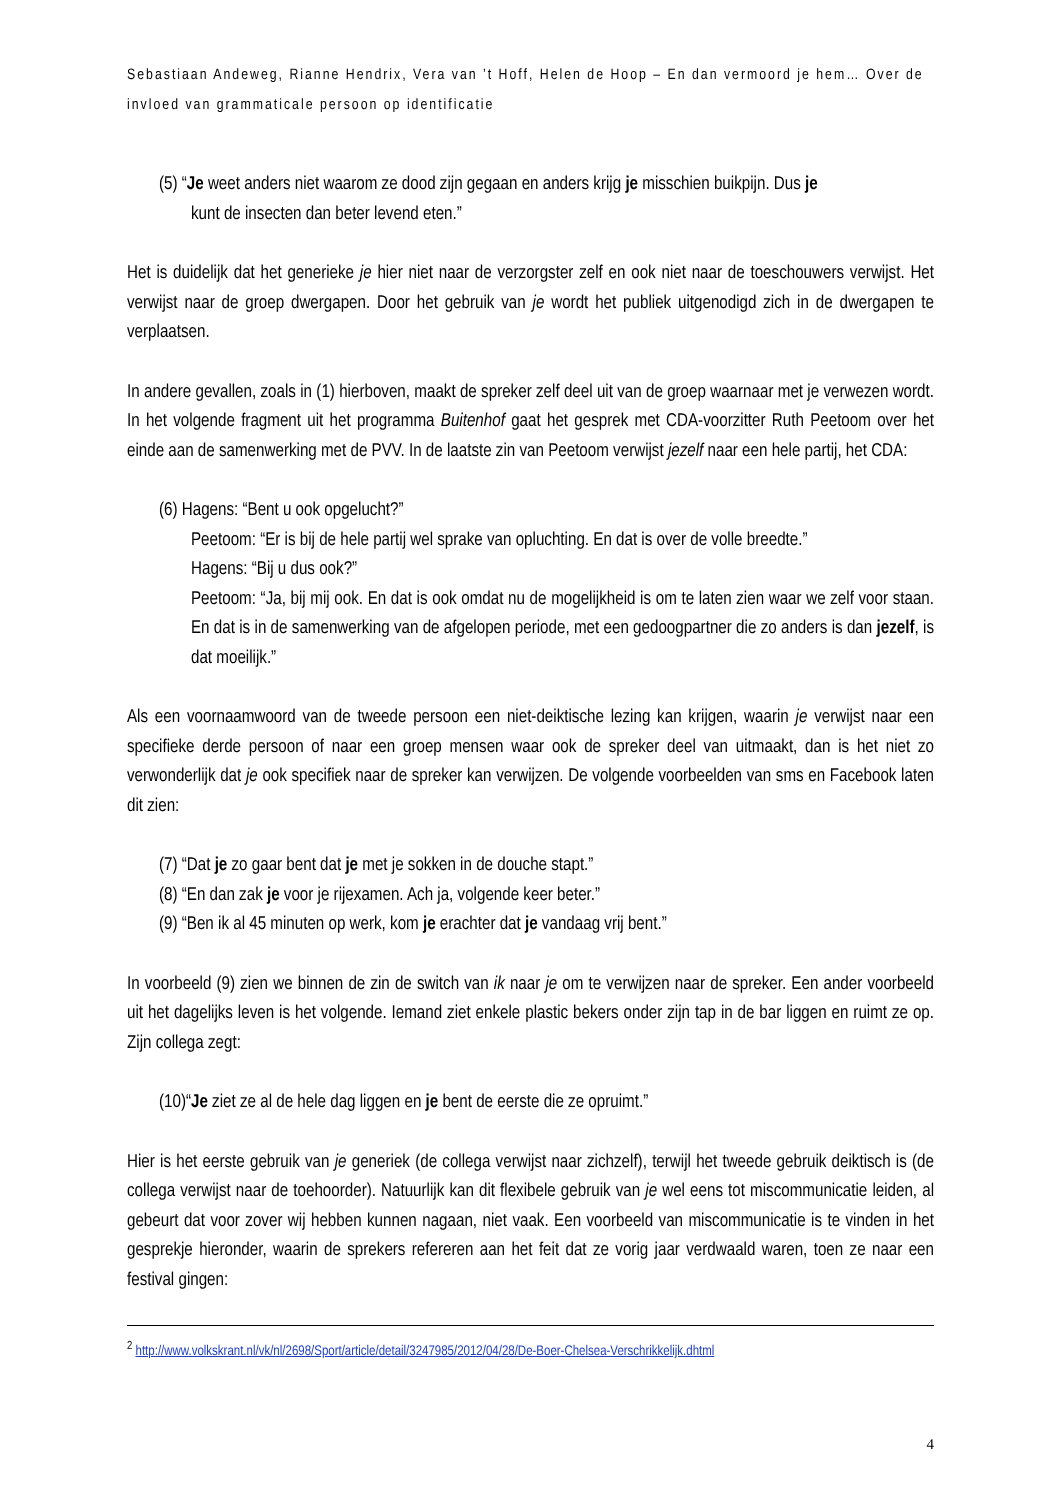Sebastiaan Andeweg, Rianne Hendrix, Vera van ’t Hoff, Helen de Hoop – En dan vermoord je hem… Over de invloed van grammaticale persoon op identificatie
(5) “Je weet anders niet waarom ze dood zijn gegaan en anders krijg je misschien buikpijn. Dus je
kunt de insecten dan beter levend eten.”
Het is duidelijk dat het generieke je hier niet naar de verzorgster zelf en ook niet naar de toeschouwers verwijst. Het verwijst naar de groep dwergapen. Door het gebruik van je wordt het publiek uitgenodigd zich in de dwergapen te verplaatsen.
In andere gevallen, zoals in (1) hierboven, maakt de spreker zelf deel uit van de groep waarnaar met je verwezen wordt. In het volgende fragment uit het programma Buitenhof gaat het gesprek met CDA-voorzitter Ruth Peetoom over het einde aan de samenwerking met de PVV. In de laatste zin van Peetoom verwijst jezelf naar een hele partij, het CDA:
(6) Hagens: “Bent u ook opgelucht?”
Peetoom: “Er is bij de hele partij wel sprake van opluchting. En dat is over de volle breedte.”
Hagens: “Bij u dus ook?”
Peetoom: “Ja, bij mij ook. En dat is ook omdat nu de mogelijkheid is om te laten zien waar we zelf voor staan. En dat is in de samenwerking van de afgelopen periode, met een gedoogpartner die zo anders is dan jezelf, is dat moeilijk.”
Als een voornaamwoord van de tweede persoon een niet-deiktische lezing kan krijgen, waarin je verwijst naar een specifieke derde persoon of naar een groep mensen waar ook de spreker deel van uitmaakt, dan is het niet zo verwonderlijk dat je ook specifiek naar de spreker kan verwijzen. De volgende voorbeelden van sms en Facebook laten dit zien:
(7) “Dat je zo gaar bent dat je met je sokken in de douche stapt.”
(8) “En dan zak je voor je rijexamen. Ach ja, volgende keer beter.”
(9) “Ben ik al 45 minuten op werk, kom je erachter dat je vandaag vrij bent.”
In voorbeeld (9) zien we binnen de zin de switch van ik naar je om te verwijzen naar de spreker. Een ander voorbeeld uit het dagelijks leven is het volgende. Iemand ziet enkele plastic bekers onder zijn tap in de bar liggen en ruimt ze op. Zijn collega zegt:
(10)“Je ziet ze al de hele dag liggen en je bent de eerste die ze opruimt.”
Hier is het eerste gebruik van je generiek (de collega verwijst naar zichzelf), terwijl het tweede gebruik deiktisch is (de collega verwijst naar de toehoorder). Natuurlijk kan dit flexibele gebruik van je wel eens tot miscommunicatie leiden, al gebeurt dat voor zover wij hebben kunnen nagaan, niet vaak. Een voorbeeld van miscommunicatie is te vinden in het gesprekje hieronder, waarin de sprekers refereren aan het feit dat ze vorig jaar verdwaald waren, toen ze naar een festival gingen:
<sup>2</sup> http://www.volkskrant.nl/vk/nl/2698/Sport/article/detail/3247985/2012/04/28/De-Boer-Chelsea-Verschrikkelijk.dhtml
4